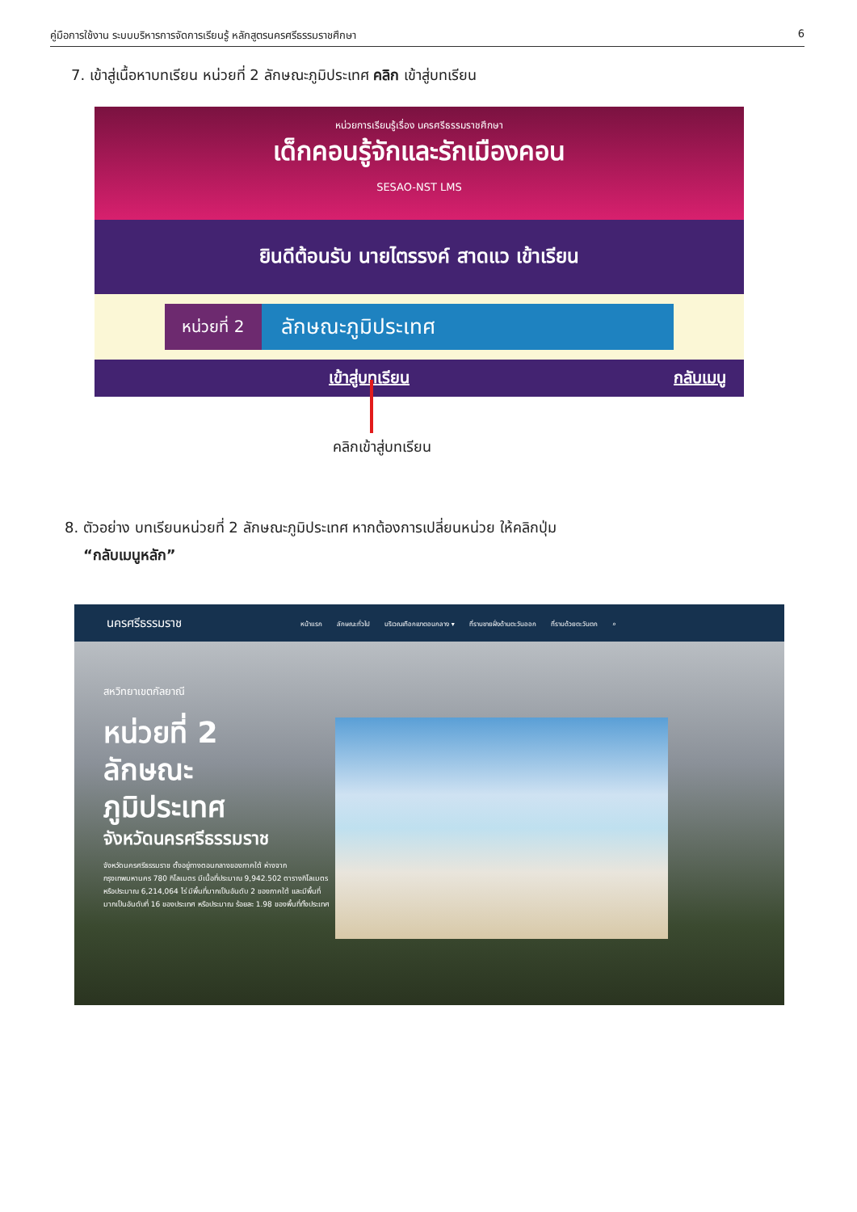คู่มือการใช้งาน ระบบบริหารการจัดการเรียนรู้ หลักสูตรนครศรีธรรมราชศึกษา 6
7. เข้าสู่เนื้อหาบทเรียน หน่วยที่ 2 ลักษณะภูมิประเทศ คลิก เข้าสู่บทเรียน
หน่วยการเรียนรู้เรื่อง นครศรีธรรมราชศึกษา
เด็กคอนรู้จักและรักเมืองคอน
SESAO-NST LMS
ยินดีต้อนรับ นายไตรรงค์ สาดแว เข้าเรียน
หน่วยที่ 2
ลักษณะภูมิประเทศ
เข้าสู่บทเรียน กลับเมนู
คลิกเข้าสู่บทเรียน
8. ตัวอย่าง บทเรียนหน่วยที่ 2 ลักษณะภูมิประเทศ หากต้องการเปลี่ยนหน่วย ให้คลิกปุ่ม
“กลับเมนูหลัก”
นครศรีธรรมราช
หน้าแรก ลักษณะทั่วไป บริเวณเทือกเขาตอนกลาง ▾ ที่ราบชายฝั่งด้านตะวันออก ที่ราบด้วยตะวันตก ⌕
สหวิทยาเขตกัลยาณี
หน่วยที่ 2
ลักษณะ
ภูมิประเทศ
จังหวัดนครศรีธรรมราช
จังหวัดนครศรีธรรมราช ตั้งอยู่ทางตอนกลางของภาคใต้ ห่างจากกรุงเทพมหานคร 780 กิโลเมตร มีเนื้อที่ประมาณ 9,942.502 ตารางกิโลเมตร หรือประมาณ 6,214,064 ไร่ มีพื้นที่มากเป็นอันดับ 2 ของภาคใต้ และมีพื้นที่มากเป็นอันดับที่ 16 ของประเทศ หรือประมาณ ร้อยละ 1.98 ของพื้นที่ทั้งประเทศ